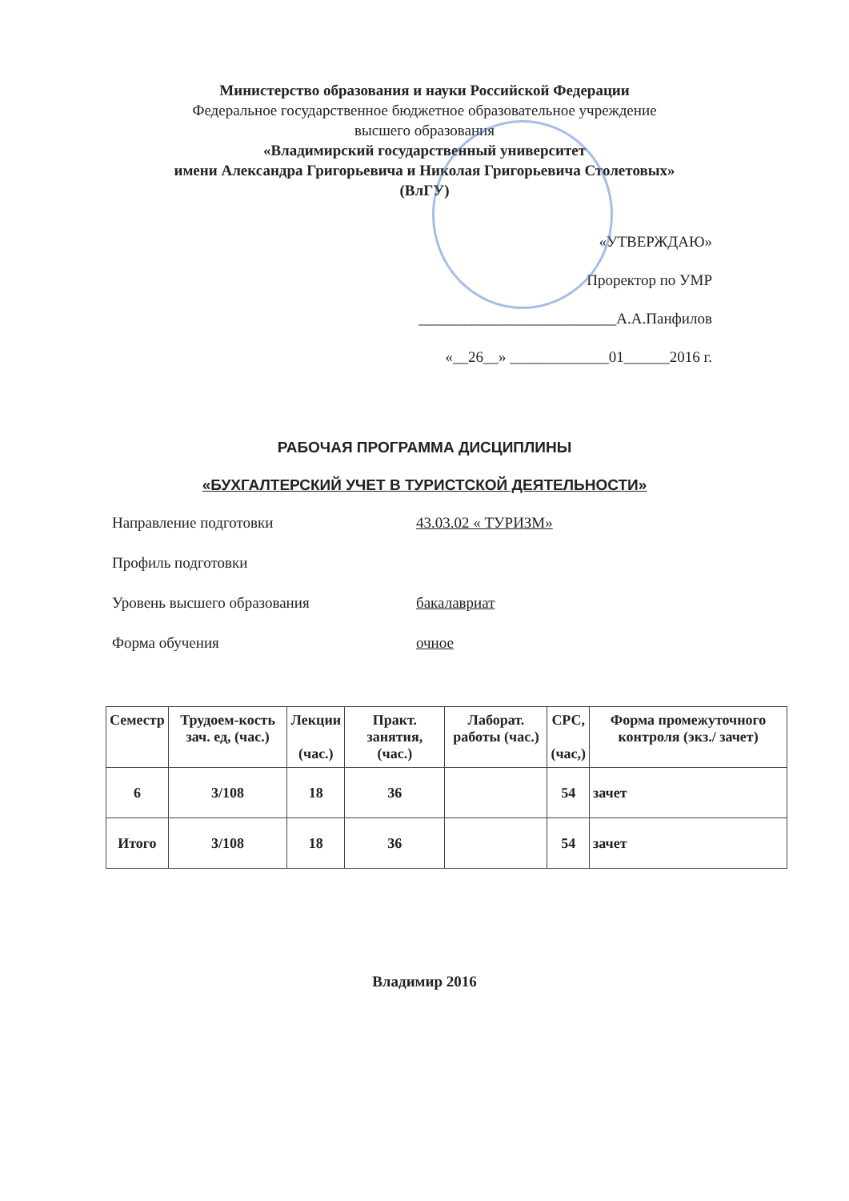Министерство образования и науки Российской Федерации
Федеральное государственное бюджетное образовательное учреждение
высшего образования
«Владимирский государственный университет
имени Александра Григорьевича и Николая Григорьевича Столетовых»
(ВлГУ)
«УТВЕРЖДАЮ»
Проректор по УМР
__________________________А.А.Панфилов
«__26__» _____________01______2016 г.
РАБОЧАЯ ПРОГРАММА ДИСЦИПЛИНЫ
«БУХГАЛТЕРСКИЙ УЧЕТ В ТУРИСТСКОЙ ДЕЯТЕЛЬНОСТИ»
Направление подготовки 43.03.02 « ТУРИЗМ»
Профиль подготовки
Уровень высшего образования бакалавриат
Форма обучения очное
| Семестр | Трудоем-кость зач. ед, (час.) | Лекции (час.) | Практ. занятия, (час.) | Лаборат. работы (час.) | СРС, (час,) | Форма промежуточного контроля (экз./ зачет) |
| --- | --- | --- | --- | --- | --- | --- |
| 6 | 3/108 | 18 | 36 | | 54 | зачет |
| Итого | 3/108 | 18 | 36 | | 54 | зачет |
Владимир 2016